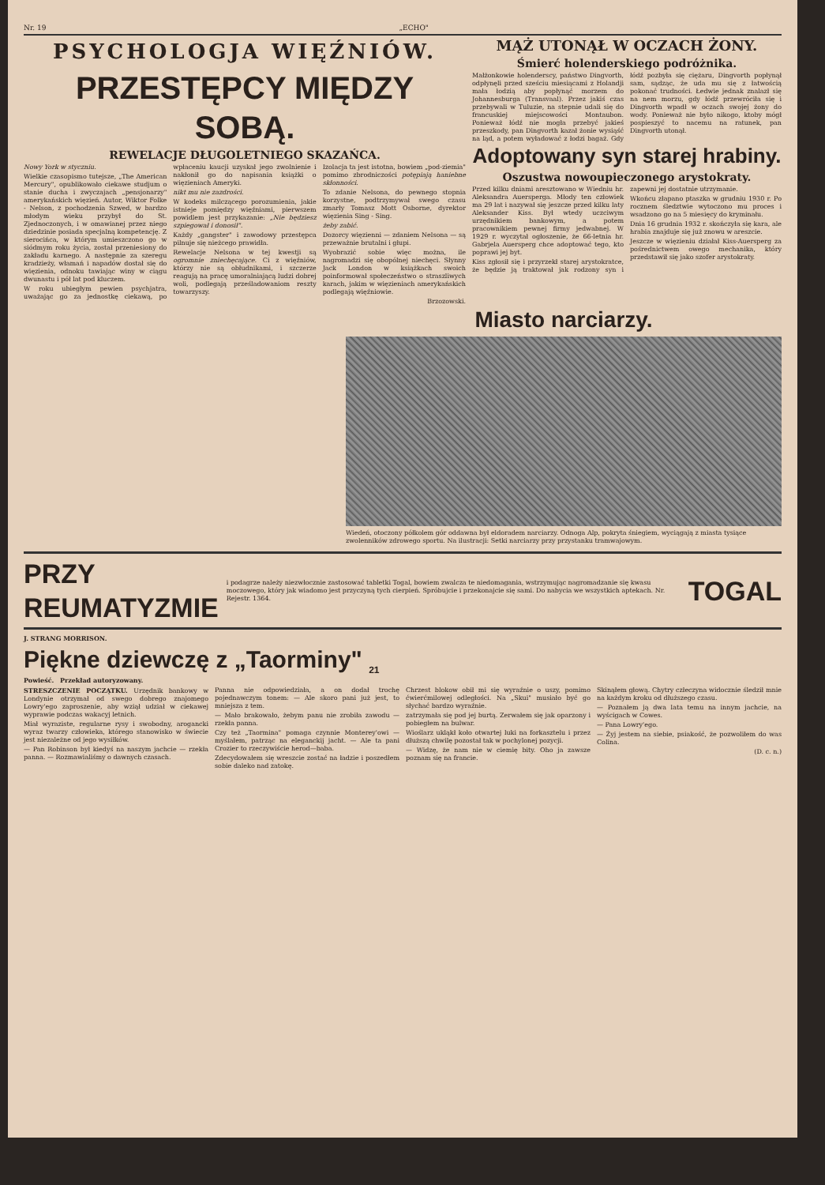Nr. 19 „ECHO"
PSYCHOLOGJA WIĘŹNIÓW.
PRZESTĘPCY MIĘDZY SOBĄ.
REWELACJE DŁUGOLETNIEGO SKAZAŃCA.
Nowy York w styczniu.
Wielkie czasopismo tutejsze, „The American Mercury", opublikowało ciekawe studjum o stanie ducha i zwyczajach „pensjonarzy" amerykańskich więzień. Autor, Wiktor Folke - Nelson, z pochodzenia Szwed, w bardzo młodym wieku przybył do St. Zjednoczonych, i w omawianej przez niego dziedzinie posiada specjalną kompetencję. Z sierocińca, w którym umieszczono go w siódmym roku życia, został przeniesiony do zakładu karnego. A następnie za szeregu kradzieży, włamań i napadów dostał się do więzienia, odnoku tawiając winy w ciągu dwunastu i pół lat pod kluczem.
W roku ubiegłym pewien psychjatra, uważając go za jednostkę ciekawą, po wpłaceniu kaucji uzyskał jego zwolnienie i nakłonił go do napisania książki o więzieniach Ameryki.
nikt mu nie zazdrości.
W kodeks milczącego porozumienia, jakie istnieje pomiędzy więźniami, pierwszem powidlem jest przykazanie: „Nie będziesz szpiegował i donosił".
Każdy „gangster" i zawodowy przestępca pilnuje się nieżcego prawidła.
Rewelacje Nelsona w tej kwestji są ogromnie zniechęcające. Ci z więźniów, którzy nie są obłudnikami, i szczerze reagują na pracę umoralniającą ludzi dobrej woli, podlegają prześladowaniom reszty towarzyszy.
Izolacja ta jest istotna, bowiem „pod-ziemia" pomimo zbrodniczości potępiają haniebne skłonności.
To zdanie Nelsona, do pewnego stopnia korzystne, podtrzymywał swego czasu zmarły Tomasz Mott Osborne, dyrektor więzienia Sing - Sing.
żeby zabić.
Dozorcy więzienni — zdaniem Nelsona — są przeważnie brutalni i głupi.
Wyobrazić sobie więc można, ile nagromadzi się obopólnej niechęci. Słynny Jack London w książkach swoich poinformował społeczeństwo o straszliwych karach, jakim w więzieniach amerykańskich podlegają więźniowie.
Brzozowski.
MĄŻ UTONĄŁ W OCZACH ŻONY.
Śmierć holenderskiego podróżnika.
Małżonkowie holenderscy, państwo Dingvorth, odpłynęli przed sześciu miesiącami z Holandji mała łodzią aby popłynąć morzem do Johannesburga (Transvaal). Przez jakiś czas przebywali w Tuluzie, na stepnie udali się do francuskiej miejscowości Montaubon. Ponieważ łódź nie mogła przebyć jakieś przeszkody, pan Dingvorth kazał żonie wysiąść na ląd, a potem wyładować z łodzi bagaż. Gdy łódź pozbyła się ciężaru, Dingvorth popłynął sam, sądząc, że uda mu się z łatwością pokonać trudności. Łedwie jednak znalazł się na nem morzu, gdy łódź przewróciła się i Dingvorth wpadł w oczach swojej żony do wody. Ponieważ nie było nikogo, ktoby mógł pospieszyć to nacemu na ratunek, pan Dingvorth utonął.
Adoptowany syn starej hrabiny.
Oszustwa nowoupieczonego arystokraty.
Przed kilku dniami aresztowano w Wiedniu hr. Aleksandra Auersperga. Młody ten człowiek ma 29 lat i nazywał się jeszcze przed kilku laty Aleksander Kiss. Był wtedy uczciwym urzędnikiem bankowym, a potem pracownikiem pewnej firmy jedwabnej. W 1929 r. wyczytał ogłoszenie, że 66-letnia hr. Gabrjela Auersperg chce adoptować tego, kto poprawi jej byt.
Kiss zgłosił się i przyrzekł starej arystokratce, że będzie ją traktował jak rodzony syn i zapewni jej dostatnie utrzymanie.
Wkońcu złapano ptaszka w grudniu 1930 r. Po rocznem śledztwie wytoczono mu proces i wsadzono go na 5 miesięcy do kryminału.
Dnia 16 grudnia 1932 r. skończyła się kara, ale hrabia znajduje się już znowu w areszcie.
Jeszcze w więzieniu działał Kiss-Auersperg za pośrednictwem owego mechanika, który przedstawił się jako szofer arystokraty.
Miasto narciarzy.
Wiedeń, otoczony półkolem gór oddawna był eldoradem narciarzy. Odnoga Alp, pokryta śniegiem, wyciągają z miasta tysiące zwolenników zdrowego sportu. Na ilustracji: Setki narciarzy przy przystanku tramwajowym.
PRZY REUMATYZMIE i podagrze należy niezwłocznie zastosować tabletki Togal, bowiem zwalcza te niedomagania, wstrzymując nagromadzanie się kwasu moczowego, który jak wiadomo jest przyczyną tych cierpień. Spróbujcie i przekonajcie się sami. Do nabycia we wszystkich aptekach. Nr. Rejestr. 1364. TOGAL
J. STRANG MORRISON.
Piękne dziewczę z „Taorminy" <sub>21</sub>
Powieść. Przekład autoryzowany.
STRESZCZENIE POCZĄTKU. Urzędnik bankowy w Londynie otrzymał od swego dobrego znajomego Lowry'ego zaproszenie, aby wziął udział w ciekawej wyprawie podczas wakacyj letnich.
Miał wyraziste, regularne rysy i swobodny, arogancki wyraz twarzy człowieka, którego stanowisko w świecie jest niezależne od jego wysiłków.
— Pan Robinson był kiedyś na naszym jachcie — rzekła panna. — Rozmawialiśmy o dawnych czasach.
Panna nie odpowiedziała, a on dodał trochę pojednawczym tonem: — Ale skoro pani już jest, to mniejsza z tem.
— Mało brakowało, żebym panu nie zrobiła zawodu — rzekła panna.
Czy też „Taormina" pomaga czynnie Monterey'owi — myślałem, patrząc na eleganckij jacht. — Ale ta pani Crozier to rzeczywiście herod—baba.
Zdecydowałem się wreszcie zostać na ładzie i poszedłem sobie daleko nad zatokę.
Chrzest blokow obił mi się wyraźnie o uszy, pomimo ćwierćmilowej odległości. Na „Skui" musiało być go słychać bardzo wyraźnie.
zatrzymała się pod jej burtą. Zerwałem się jak oparzony i pobiegłem na bulwar.
Wioślarz ukląkł koło otwartej luki na forkasztelu i przez dłuższą chwilę pozostał tak w pochylonej pozycji.
— Widzę, że nam nie w ciemię bity. Oho ja zawsze poznam się na francie.
Skinąłem głową. Chytry człeczyna widocznie śledził mnie na każdym kroku od dłuższego czasu.
— Poznałem ją dwa lata temu na innym jachcie, na wyścigach w Cowes.
— Pana Lowry'ego.
— Żyj jestem na siebie, psiakość, że pozwoliłem do was Colina.
(D. c. n.)